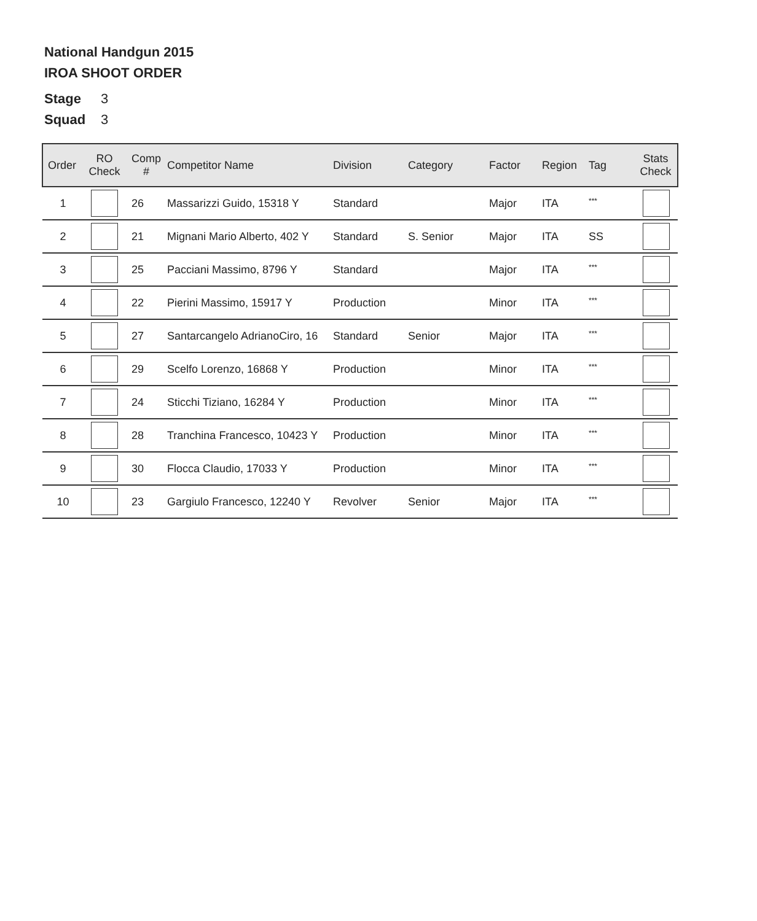National Handgun 2015
IROA SHOOT ORDER
Stage 3
Squad 3
| Order | RO Check | Comp # | Competitor Name | Division | Category | Factor | Region | Tag | Stats Check |
| --- | --- | --- | --- | --- | --- | --- | --- | --- | --- |
| 1 | | 26 | Massarizzi Guido, 15318 Y | Standard | | Major | ITA | <sup>***</sup> | |
| 2 | | 21 | Mignani Mario Alberto, 402 Y | Standard | S. Senior | Major | ITA | SS | |
| 3 | | 25 | Pacciani Massimo, 8796 Y | Standard | | Major | ITA | <sup>***</sup> | |
| 4 | | 22 | Pierini Massimo, 15917 Y | Production | | Minor | ITA | <sup>***</sup> | |
| 5 | | 27 | Santarcangelo AdrianoCiro, 16 | Standard | Senior | Major | ITA | <sup>***</sup> | |
| 6 | | 29 | Scelfo Lorenzo, 16868 Y | Production | | Minor | ITA | <sup>***</sup> | |
| 7 | | 24 | Sticchi Tiziano, 16284 Y | Production | | Minor | ITA | <sup>***</sup> | |
| 8 | | 28 | Tranchina Francesco, 10423 Y | Production | | Minor | ITA | <sup>***</sup> | |
| 9 | | 30 | Flocca Claudio, 17033 Y | Production | | Minor | ITA | <sup>***</sup> | |
| 10 | | 23 | Gargiulo Francesco, 12240 Y | Revolver | Senior | Major | ITA | <sup>***</sup> | |